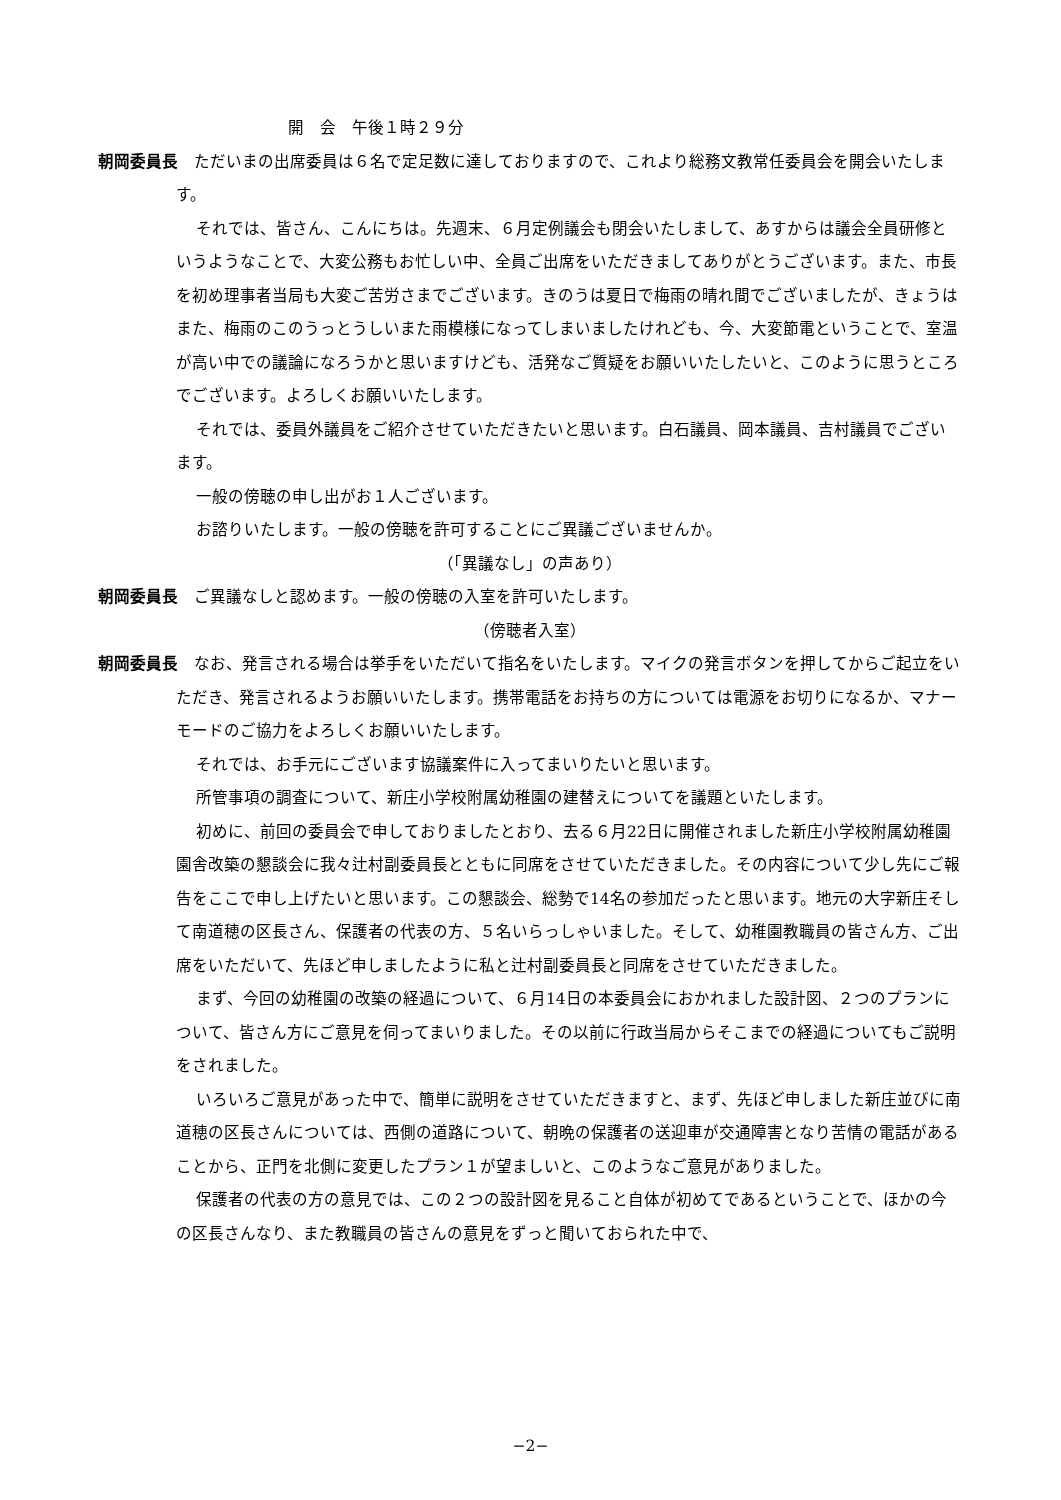開　会　午後１時２９分
朝岡委員長　ただいまの出席委員は６名で定足数に達しておりますので、これより総務文教常任委員会を開会いたします。
それでは、皆さん、こんにちは。先週末、６月定例議会も閉会いたしまして、あすからは議会全員研修というようなことで、大変公務もお忙しい中、全員ご出席をいただきましてありがとうございます。また、市長を初め理事者当局も大変ご苦労さまでございます。きのうは夏日で梅雨の晴れ間でございましたが、きょうはまた、梅雨のこのうっとうしいまた雨模様になってしまいましたけれども、今、大変節電ということで、室温が高い中での議論になろうかと思いますけども、活発なご質疑をお願いいたしたいと、このように思うところでございます。よろしくお願いいたします。
それでは、委員外議員をご紹介させていただきたいと思います。白石議員、岡本議員、吉村議員でございます。
一般の傍聴の申し出がお１人ございます。
お諮りいたします。一般の傍聴を許可することにご異議ございませんか。
（「異議なし」の声あり）
朝岡委員長　ご異議なしと認めます。一般の傍聴の入室を許可いたします。
（傍聴者入室）
朝岡委員長　なお、発言される場合は挙手をいただいて指名をいたします。マイクの発言ボタンを押してからご起立をいただき、発言されるようお願いいたします。携帯電話をお持ちの方については電源をお切りになるか、マナーモードのご協力をよろしくお願いいたします。
それでは、お手元にございます協議案件に入ってまいりたいと思います。
所管事項の調査について、新庄小学校附属幼稚園の建替えについてを議題といたします。
初めに、前回の委員会で申しておりましたとおり、去る６月22日に開催されました新庄小学校附属幼稚園園舎改築の懇談会に我々辻村副委員長とともに同席をさせていただきました。その内容について少し先にご報告をここで申し上げたいと思います。この懇談会、総勢で14名の参加だったと思います。地元の大字新庄そして南道穂の区長さん、保護者の代表の方、５名いらっしゃいました。そして、幼稚園教職員の皆さん方、ご出席をいただいて、先ほど申しましたように私と辻村副委員長と同席をさせていただきました。
まず、今回の幼稚園の改築の経過について、６月14日の本委員会におかれました設計図、２つのプランについて、皆さん方にご意見を伺ってまいりました。その以前に行政当局からそこまでの経過についてもご説明をされました。
いろいろご意見があった中で、簡単に説明をさせていただきますと、まず、先ほど申しました新庄並びに南道穂の区長さんについては、西側の道路について、朝晩の保護者の送迎車が交通障害となり苦情の電話があることから、正門を北側に変更したプラン１が望ましいと、このようなご意見がありました。
保護者の代表の方の意見では、この２つの設計図を見ること自体が初めてであるということで、ほかの今の区長さんなり、また教職員の皆さんの意見をずっと聞いておられた中で、
−2−